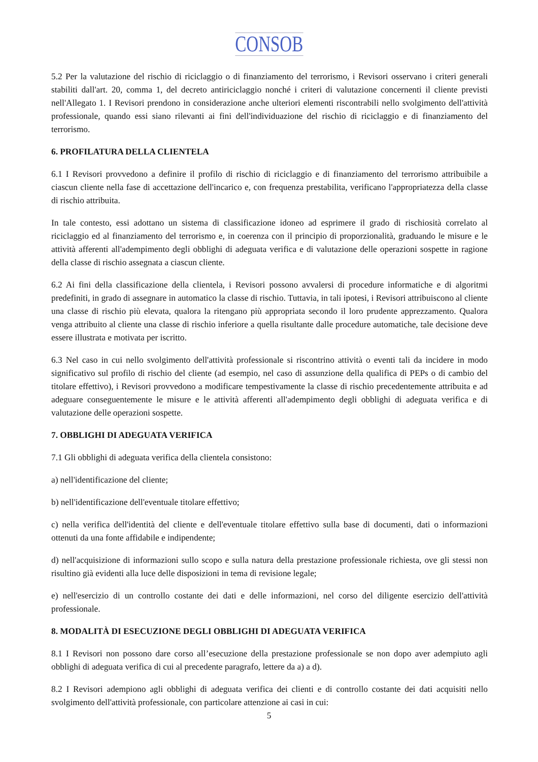CONSOB
5.2 Per la valutazione del rischio di riciclaggio o di finanziamento del terrorismo, i Revisori osservano i criteri generali stabiliti dall'art. 20, comma 1, del decreto antiriciclaggio nonché i criteri di valutazione concernenti il cliente previsti nell'Allegato 1. I Revisori prendono in considerazione anche ulteriori elementi riscontrabili nello svolgimento dell'attività professionale, quando essi siano rilevanti ai fini dell'individuazione del rischio di riciclaggio e di finanziamento del terrorismo.
6. PROFILATURA DELLA CLIENTELA
6.1 I Revisori provvedono a definire il profilo di rischio di riciclaggio e di finanziamento del terrorismo attribuibile a ciascun cliente nella fase di accettazione dell'incarico e, con frequenza prestabilita, verificano l'appropriatezza della classe di rischio attribuita.
In tale contesto, essi adottano un sistema di classificazione idoneo ad esprimere il grado di rischiosità correlato al riciclaggio ed al finanziamento del terrorismo e, in coerenza con il principio di proporzionalità, graduando le misure e le attività afferenti all'adempimento degli obblighi di adeguata verifica e di valutazione delle operazioni sospette in ragione della classe di rischio assegnata a ciascun cliente.
6.2 Ai fini della classificazione della clientela, i Revisori possono avvalersi di procedure informatiche e di algoritmi predefiniti, in grado di assegnare in automatico la classe di rischio. Tuttavia, in tali ipotesi, i Revisori attribuiscono al cliente una classe di rischio più elevata, qualora la ritengano più appropriata secondo il loro prudente apprezzamento. Qualora venga attribuito al cliente una classe di rischio inferiore a quella risultante dalle procedure automatiche, tale decisione deve essere illustrata e motivata per iscritto.
6.3 Nel caso in cui nello svolgimento dell'attività professionale si riscontrino attività o eventi tali da incidere in modo significativo sul profilo di rischio del cliente (ad esempio, nel caso di assunzione della qualifica di PEPs o di cambio del titolare effettivo), i Revisori provvedono a modificare tempestivamente la classe di rischio precedentemente attribuita e ad adeguare conseguentemente le misure e le attività afferenti all'adempimento degli obblighi di adeguata verifica e di valutazione delle operazioni sospette.
7. OBBLIGHI DI ADEGUATA VERIFICA
7.1 Gli obblighi di adeguata verifica della clientela consistono:
a) nell'identificazione del cliente;
b) nell'identificazione dell'eventuale titolare effettivo;
c) nella verifica dell'identità del cliente e dell'eventuale titolare effettivo sulla base di documenti, dati o informazioni ottenuti da una fonte affidabile e indipendente;
d) nell'acquisizione di informazioni sullo scopo e sulla natura della prestazione professionale richiesta, ove gli stessi non risultino già evidenti alla luce delle disposizioni in tema di revisione legale;
e) nell'esercizio di un controllo costante dei dati e delle informazioni, nel corso del diligente esercizio dell'attività professionale.
8. MODALITÀ DI ESECUZIONE DEGLI OBBLIGHI DI ADEGUATA VERIFICA
8.1 I Revisori non possono dare corso all’esecuzione della prestazione professionale se non dopo aver adempiuto agli obblighi di adeguata verifica di cui al precedente paragrafo, lettere da a) a d).
8.2 I Revisori adempiono agli obblighi di adeguata verifica dei clienti e di controllo costante dei dati acquisiti nello svolgimento dell'attività professionale, con particolare attenzione ai casi in cui:
5